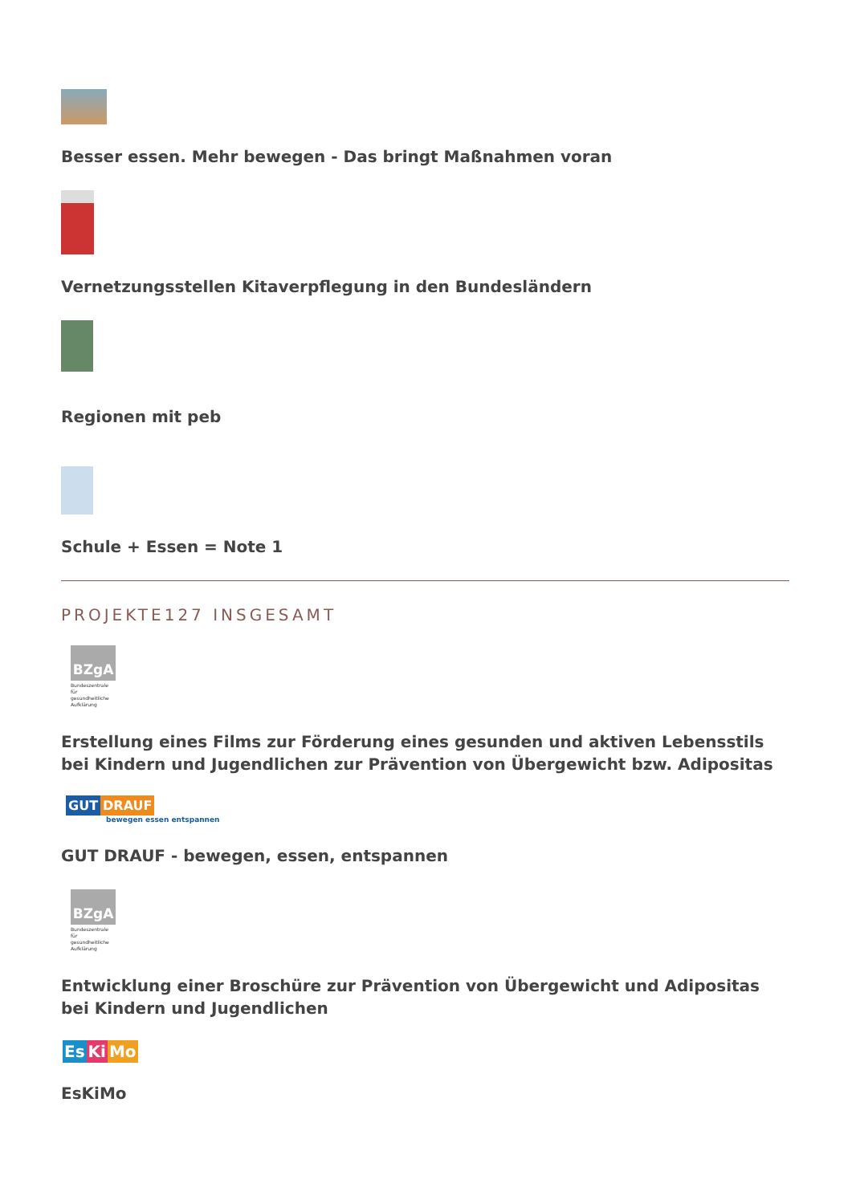Besser essen. Mehr bewegen - Das bringt Maßnahmen voran
Vernetzungsstellen Kitaverpflegung in den Bundesländern
Regionen mit peb
Schule + Essen = Note 1
PROJEKTE127 INSGESAMT
BZgA
Bundeszentrale für gesundheitliche Aufklärung
Erstellung eines Films zur Förderung eines gesunden und aktiven Lebensstils bei Kindern und Jugendlichen zur Prävention von Übergewicht bzw. Adipositas
GUT DRAUF
bewegen essen entspannen
GUT DRAUF - bewegen, essen, entspannen
BZgA
Bundeszentrale für gesundheitliche Aufklärung
Entwicklung einer Broschüre zur Prävention von Übergewicht und Adipositas bei Kindern und Jugendlichen
Es Ki Mo
EsKiMo